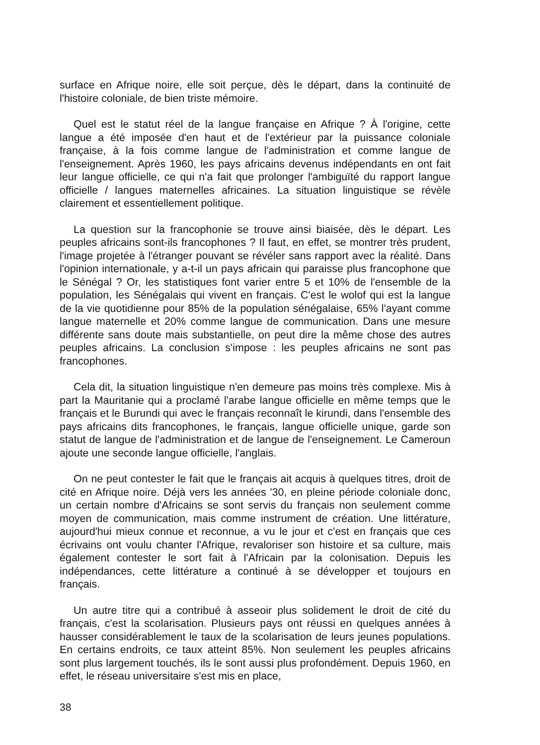surface en Afrique noire, elle soit perçue, dès le départ, dans la continuité de l'histoire coloniale, de bien triste mémoire.
Quel est le statut réel de la langue française en Afrique ? À l'origine, cette langue a été imposée d'en haut et de l'extérieur par la puissance coloniale française, à la fois comme langue de l'administration et comme langue de l'enseignement. Après 1960, les pays africains devenus indépendants en ont fait leur langue officielle, ce qui n'a fait que prolonger l'ambiguïté du rapport langue officielle / langues maternelles africaines. La situation linguistique se révèle clairement et essentiellement politique.
La question sur la francophonie se trouve ainsi biaisée, dès le départ. Les peuples africains sont-ils francophones ? Il faut, en effet, se montrer très prudent, l'image projetée à l'étranger pouvant se révéler sans rapport avec la réalité. Dans l'opinion internationale, y a-t-il un pays africain qui paraisse plus francophone que le Sénégal ? Or, les statistiques font varier entre 5 et 10% de l'ensemble de la population, les Sénégalais qui vivent en français. C'est le wolof qui est la langue de la vie quotidienne pour 85% de la population sénégalaise, 65% l'ayant comme langue maternelle et 20% comme langue de communication. Dans une mesure différente sans doute mais substantielle, on peut dire la même chose des autres peuples africains. La conclusion s'impose : les peuples africains ne sont pas francophones.
Cela dit, la situation linguistique n'en demeure pas moins très complexe. Mis à part la Mauritanie qui a proclamé l'arabe langue officielle en même temps que le français et le Burundi qui avec le français reconnaît le kirundi, dans l'ensemble des pays africains dits francophones, le français, langue officielle unique, garde son statut de langue de l'administration et de langue de l'enseignement. Le Cameroun ajoute une seconde langue officielle, l'anglais.
On ne peut contester le fait que le français ait acquis à quelques titres, droit de cité en Afrique noire. Déjà vers les années '30, en pleine période coloniale donc, un certain nombre d'Africains se sont servis du français non seulement comme moyen de communication, mais comme instrument de création. Une littérature, aujourd'hui mieux connue et reconnue, a vu le jour et c'est en français que ces écrivains ont voulu chanter l'Afrique, revaloriser son histoire et sa culture, mais également contester le sort fait à l'Africain par la colonisation. Depuis les indépendances, cette littérature a continué à se développer et toujours en français.
Un autre titre qui a contribué à asseoir plus solidement le droit de cité du français, c'est la scolarisation. Plusieurs pays ont réussi en quelques années à hausser considérablement le taux de la scolarisation de leurs jeunes populations. En certains endroits, ce taux atteint 85%. Non seulement les peuples africains sont plus largement touchés, ils le sont aussi plus profondément. Depuis 1960, en effet, le réseau universitaire s'est mis en place,
38